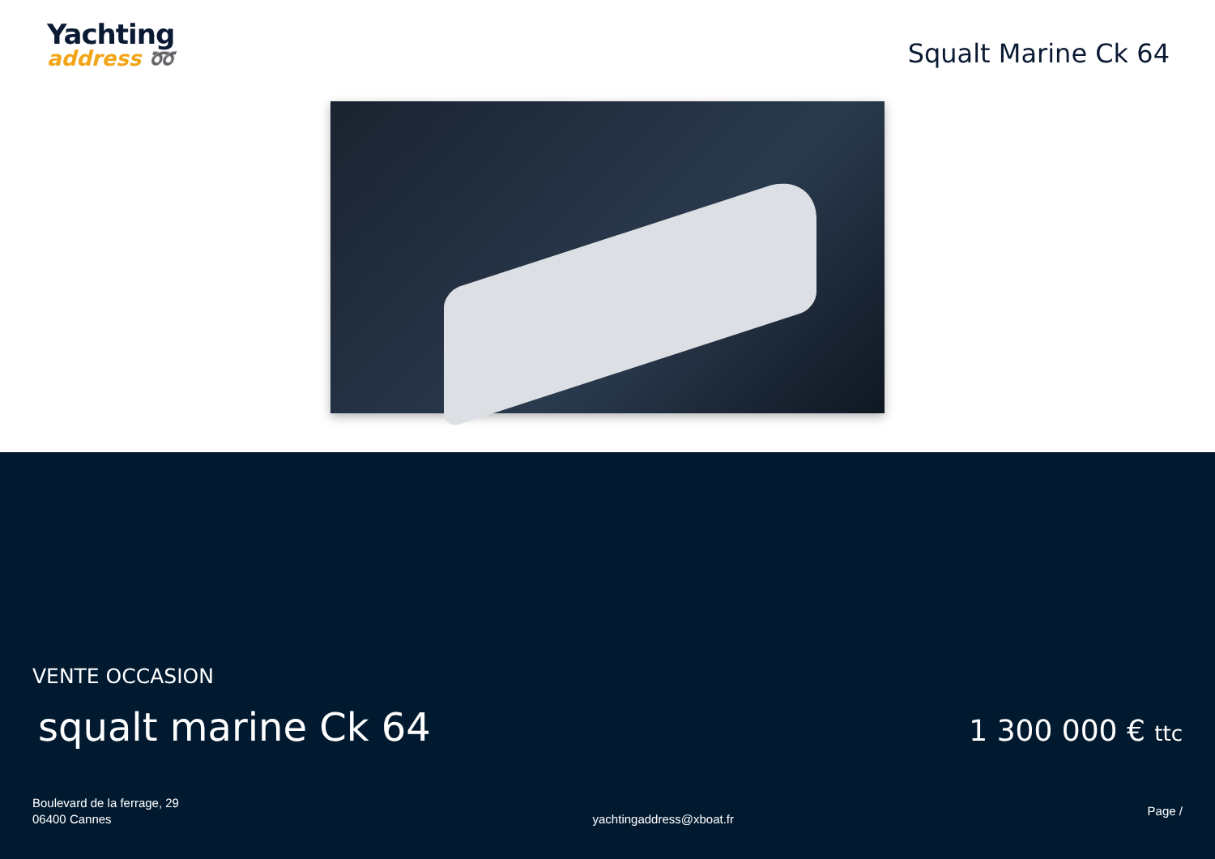Yachting
address ➿
Squalt Marine Ck 64
VENTE OCCASION
squalt marine Ck 64
1 300 000 € ttc
Boulevard de la ferrage, 29
06400 Cannes
yachtingaddress@xboat.fr
Page /